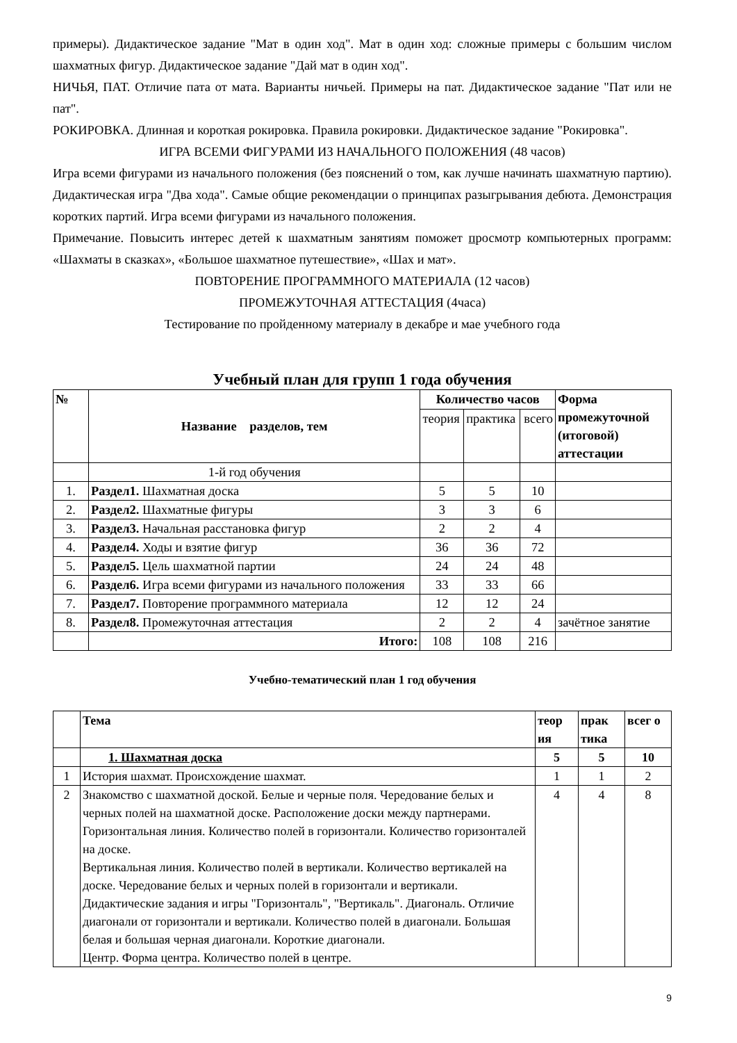примеры). Дидактическое задание "Мат в один ход". Мат в один ход: сложные примеры с большим числом шахматных фигур. Дидактическое задание "Дай мат в один ход".
НИЧЬЯ, ПАТ. Отличие пата от мата. Варианты ничьей. Примеры на пат. Дидактическое задание "Пат или не пат".
РОКИРОВКА. Длинная и короткая рокировка. Правила рокировки. Дидактическое задание "Рокировка".
ИГРА ВСЕМИ ФИГУРАМИ ИЗ НАЧАЛЬНОГО ПОЛОЖЕНИЯ (48 часов)
Игра всеми фигурами из начального положения (без пояснений о том, как лучше начинать шахматную партию). Дидактическая игра "Два хода". Самые общие рекомендации о принципах разыгрывания дебюта. Демонстрация коротких партий. Игра всеми фигурами из начального положения.
Примечание. Повысить интерес детей к шахматным занятиям поможет просмотр компьютерных программ: «Шахматы в сказках», «Большое шахматное путешествие», «Шах и мат».
ПОВТОРЕНИЕ ПРОГРАММНОГО МАТЕРИАЛА (12 часов)
ПРОМЕЖУТОЧНАЯ АТТЕСТАЦИЯ (4часа)
Тестирование по пройденному материалу в декабре и мае учебного года
Учебный план для групп 1 года обучения
| № | Название разделов, тем | Количество часов | | | Форма промежуточной (итоговой) аттестации |
| --- | --- | --- | --- | --- | --- |
| | | теория | практика | всего | |
| | 1-й год обучения | | | | |
| 1. | Раздел1. Шахматная доска | 5 | 5 | 10 | |
| 2. | Раздел2. Шахматные фигуры | 3 | 3 | 6 | |
| 3. | Раздел3. Начальная расстановка фигур | 2 | 2 | 4 | |
| 4. | Раздел4. Ходы и взятие фигур | 36 | 36 | 72 | |
| 5. | Раздел5. Цель шахматной партии | 24 | 24 | 48 | |
| 6. | Раздел6. Игра всеми фигурами из начального положения | 33 | 33 | 66 | |
| 7. | Раздел7. Повторение программного материала | 12 | 12 | 24 | |
| 8. | Раздел8. Промежуточная аттестация | 2 | 2 | 4 | зачётное занятие |
| | Итого: | 108 | 108 | 216 | |
Учебно-тематический план 1 год обучения
| | Тема | теор ия | прак тика | всег о |
| --- | --- | --- | --- | --- |
| | 1. Шахматная доска | 5 | 5 | 10 |
| 1 | История шахмат. Происхождение шахмат. | 1 | 1 | 2 |
| 2 | Знакомство с шахматной доской. Белые и черные поля. Чередование белых и черных полей на шахматной доске. Расположение доски между партнерами. Горизонтальная линия. Количество полей в горизонтали. Количество горизонталей на доске. Вертикальная линия. Количество полей в вертикали. Количество вертикалей на доске. Чередование белых и черных полей в горизонтали и вертикали. Дидактические задания и игры "Горизонталь", "Вертикаль". Диагональ. Отличие диагонали от горизонтали и вертикали. Количество полей в диагонали. Большая белая и большая черная диагонали. Короткие диагонали. Центр. Форма центра. Количество полей в центре. | 4 | 4 | 8 |
9